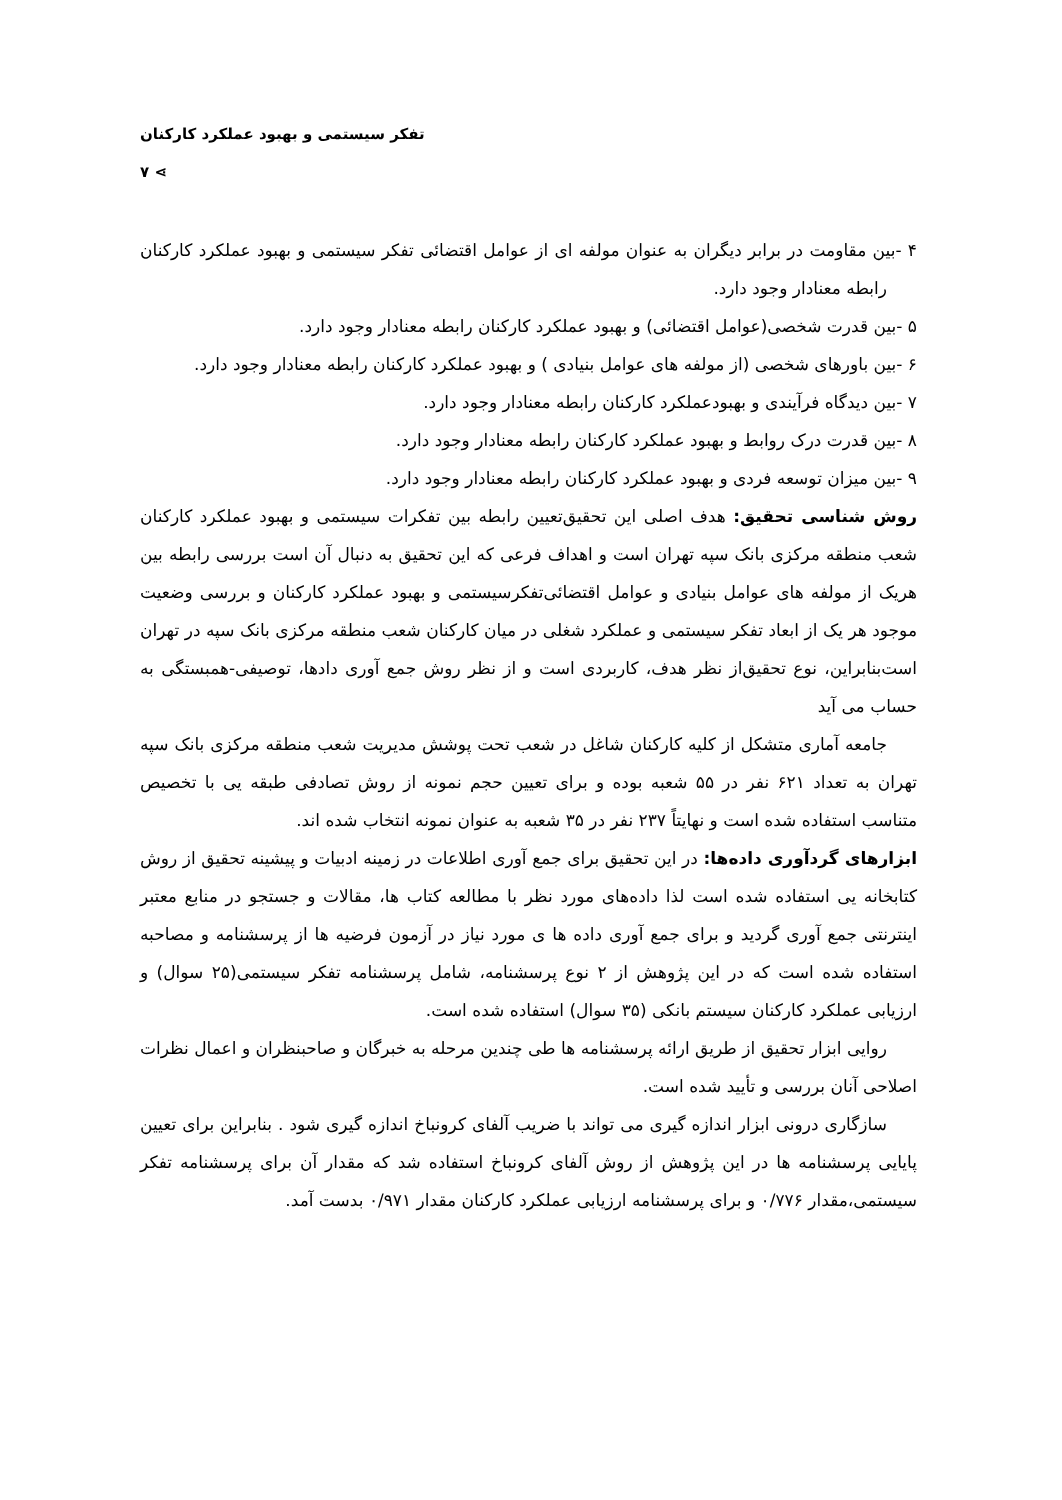تفکر سیستمی و بهبود عملکرد کارکنان ⋗ ۷
۴ -بین مقاومت در برابر دیگران به عنوان مولفه ای از عوامل اقتضائی تفکر سیستمی و بهبود عملکرد کارکنان رابطه معنادار وجود دارد.
۵ -بین قدرت شخصی(عوامل اقتضائی) و بهبود عملکرد کارکنان رابطه معنادار وجود دارد.
۶ -بین باورهای شخصی (از مولفه های عوامل بنیادی ) و بهبود عملکرد کارکنان رابطه معنادار وجود دارد.
۷ -بین دیدگاه فرآیندی و بهبودعملکرد کارکنان رابطه معنادار وجود دارد.
۸ -بین قدرت درک روابط و بهبود عملکرد کارکنان رابطه معنادار وجود دارد.
۹ -بین میزان توسعه فردی و بهبود عملکرد کارکنان رابطه معنادار وجود دارد.
روش شناسی تحقیق: هدف اصلی این تحقیق‌تعیین رابطه بین تفکرات سیستمی و بهبود عملکرد کارکنان شعب منطقه مرکزی بانک سپه تهران است و اهداف فرعی که این تحقیق به دنبال آن است بررسی رابطه بین هریک از مولفه های عوامل بنیادی و عوامل اقتضائی‌تفکرسیستمی و بهبود عملکرد کارکنان و بررسی وضعیت موجود هر یک از ابعاد تفکر سیستمی و عملکرد شغلی در میان کارکنان شعب منطقه مرکزی بانک سپه در تهران است‌بنابراین، نوع تحقیق‌از نظر هدف، کاربردی است و از نظر روش جمع آوری دادها، توصیفی-همبستگی به حساب می آید
جامعه آماری متشکل از کلیه کارکنان شاغل در شعب تحت پوشش مدیریت شعب منطقه مرکزی بانک سپه تهران به تعداد ۶۲۱ نفر در ۵۵ شعبه بوده و برای تعیین حجم نمونه از روش تصادفی طبقه یی با تخصیص متناسب استفاده شده است و نهایتاً ۲۳۷ نفر در ۳۵ شعبه به عنوان نمونه انتخاب شده اند.
ابزارهای گردآوری داده‌ها: در این تحقیق برای جمع آوری اطلاعات در زمینه ادبیات و پیشینه تحقیق از روش کتابخانه یی استفاده شده است لذا داده‌های مورد نظر با مطالعه کتاب ها، مقالات و جستجو در منابع معتبر اینترنتی جمع آوری گردید و برای جمع آوری داده ها ی مورد نیاز در آزمون فرضیه ها از پرسشنامه و مصاحبه استفاده شده است که در این پژوهش از ۲ نوع پرسشنامه، شامل پرسشنامه تفکر سیستمی(۲۵ سوال) و ارزیابی عملکرد کارکنان سیستم بانکی (۳۵ سوال) استفاده شده است.
روایی ابزار تحقیق از طریق ارائه پرسشنامه ها طی چندین مرحله به خبرگان و صاحبنظران و اعمال نظرات اصلاحی آنان بررسی و تأیید شده است.
سازگاری درونی ابزار اندازه گیری می تواند با ضریب آلفای کرونباخ اندازه گیری شود . بنابراین برای تعیین پایایی پرسشنامه ها در این پژوهش از روش آلفای کرونباخ استفاده شد که مقدار آن برای پرسشنامه تفکر سیستمی،مقدار ۰/۷۷۶ و برای پرسشنامه ارزیابی عملکرد کارکنان مقدار ۰/۹۷۱ بدست آمد.